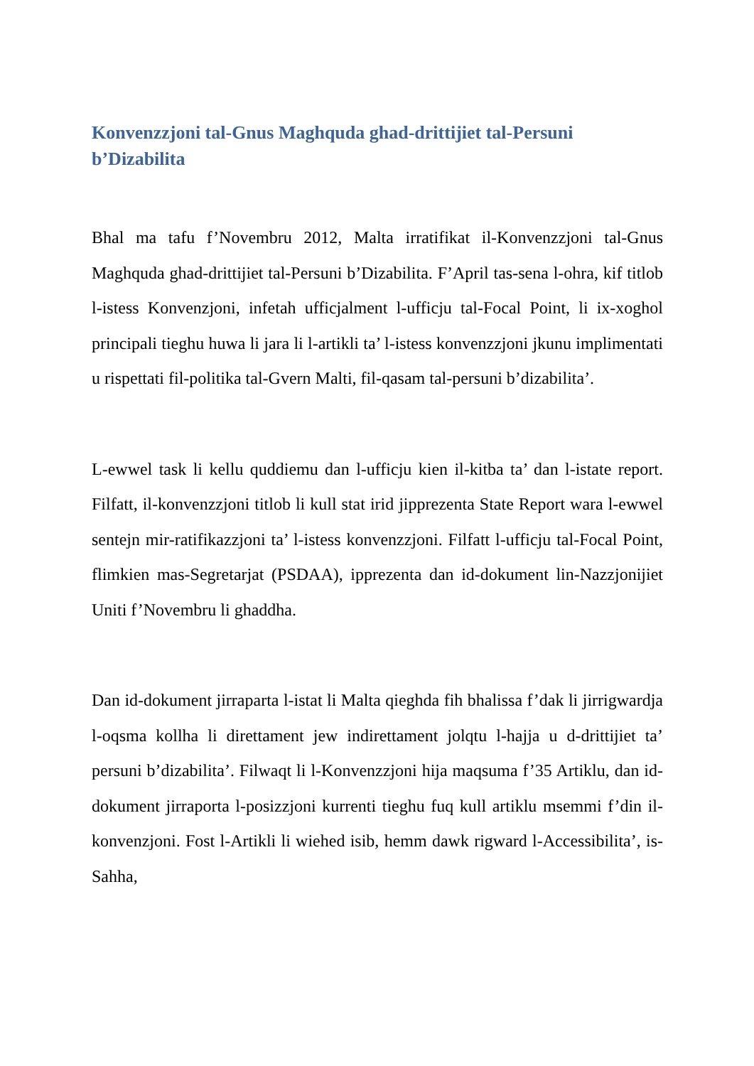Konvenzzjoni tal-Gnus Maghquda ghad-drittijiet tal-Persuni b’Dizabilita
Bhal ma tafu f’Novembru 2012, Malta irratifikat il-Konvenzzjoni tal-Gnus Maghquda ghad-drittijiet tal-Persuni b’Dizabilita. F’April tas-sena l-ohra, kif titlob l-istess Konvenzjoni, infetah ufficjalment l-ufficju tal-Focal Point, li ix-xoghol principali tieghu huwa li jara li l-artikli ta’ l-istess konvenzzjoni jkunu implimentati u rispettati fil-politika tal-Gvern Malti, fil-qasam tal-persuni b’dizabilita’.
L-ewwel task li kellu quddiemu dan l-ufficju kien il-kitba ta’ dan l-istate report. Filfatt, il-konvenzzjoni titlob li kull stat irid jipprezenta State Report wara l-ewwel sentejn mir-ratifikazzjoni ta’ l-istess konvenzzjoni. Filfatt l-ufficju tal-Focal Point, flimkien mas-Segretarjat (PSDAA), ipprezenta dan id-dokument lin-Nazzjonijiet Uniti f’Novembru li ghaddha.
Dan id-dokument jirraparta l-istat li Malta qieghda fih bhalissa f’dak li jirrigwardja l-oqsma kollha li direttament jew indirettament jolqtu l-hajja u d-drittijiet ta’ persuni b’dizabilita’. Filwaqt li l-Konvenzzjoni hija maqsuma f’35 Artiklu, dan id-dokument jirraporta l-posizzjoni kurrenti tieghu fuq kull artiklu msemmi f’din il-konvenzjoni. Fost l-Artikli li wiehed isib, hemm dawk rigward l-Accessibilita’, is-Sahha,